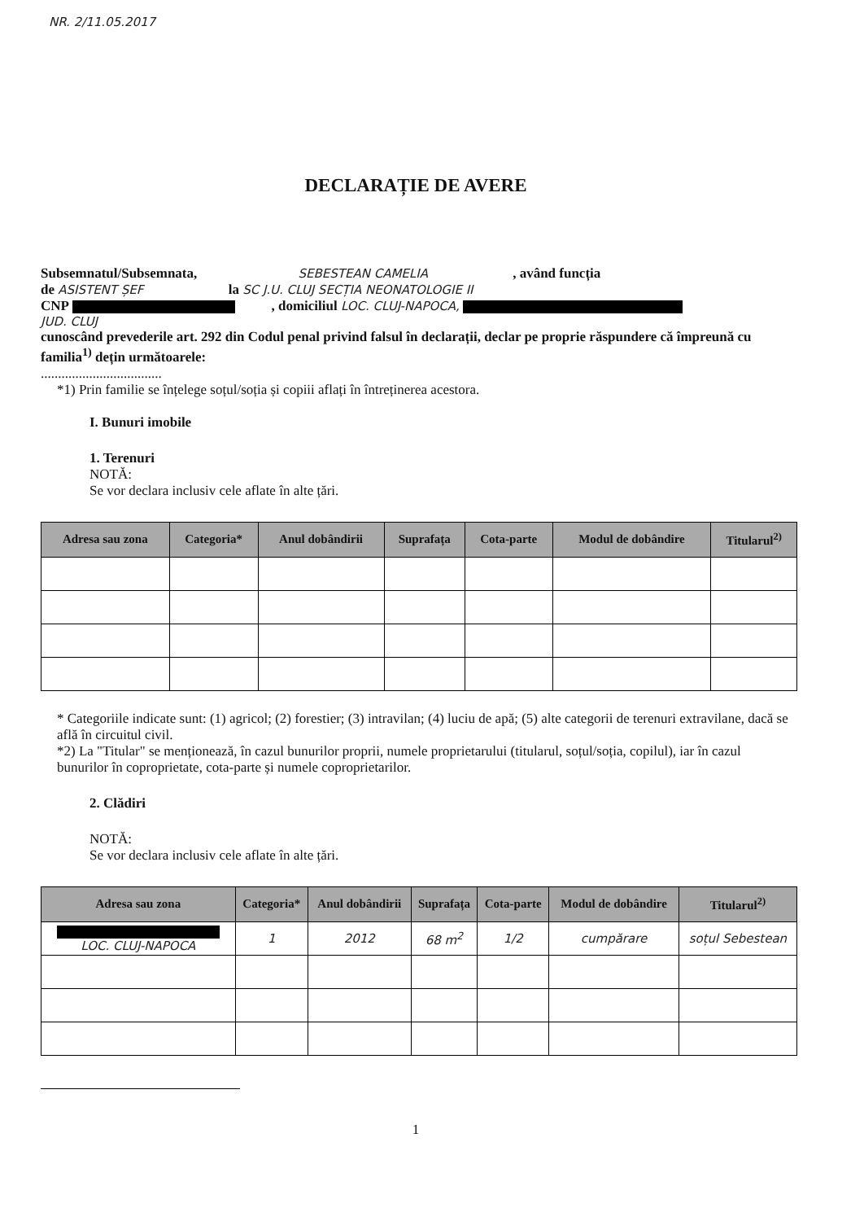NR. 2/11.05.2017
DECLARAȚIE DE AVERE
Subsemnatul/Subsemnata, SEBESTEAN CAMELIA , având funcția
de ASISTENT ȘEF la SC J.U. CLUJ SECȚIA NEONATOLOGIE II
CNP , domiciliul LOC. CLUJ-NAPOCA,
JUD. CLUJ
cunoscând prevederile art. 292 din Codul penal privind falsul în declarații, declar pe proprie răspundere că împreună cu familia<sup>1)</sup> dețin următoarele:
...................................
*1) Prin familie se înțelege soțul/soția și copiii aflați în întreținerea acestora.
I. Bunuri imobile
1. Terenuri
NOTĂ:
Se vor declara inclusiv cele aflate în alte țări.
| Adresa sau zona | Categoria* | Anul dobândirii | Suprafața | Cota-parte | Modul de dobândire | Titularul<sup>2)</sup> |
| --- | --- | --- | --- | --- | --- | --- |
* Categoriile indicate sunt: (1) agricol; (2) forestier; (3) intravilan; (4) luciu de apă; (5) alte categorii de terenuri extravilane, dacă se află în circuitul civil.
*2) La "Titular" se menționează, în cazul bunurilor proprii, numele proprietarului (titularul, soțul/soția, copilul), iar în cazul bunurilor în coproprietate, cota-parte și numele coproprietarilor.
2. Clădiri
NOTĂ:
Se vor declara inclusiv cele aflate în alte țări.
| Adresa sau zona | Categoria* | Anul dobândirii | Suprafața | Cota-parte | Modul de dobândire | Titularul<sup>2)</sup> |
| --- | --- | --- | --- | --- | --- | --- |
| LOC. CLUJ-NAPOCA | 1 | 2012 | 68 m<sup>2</sup> | 1/2 | cumpărare | soțul Sebestean |
1